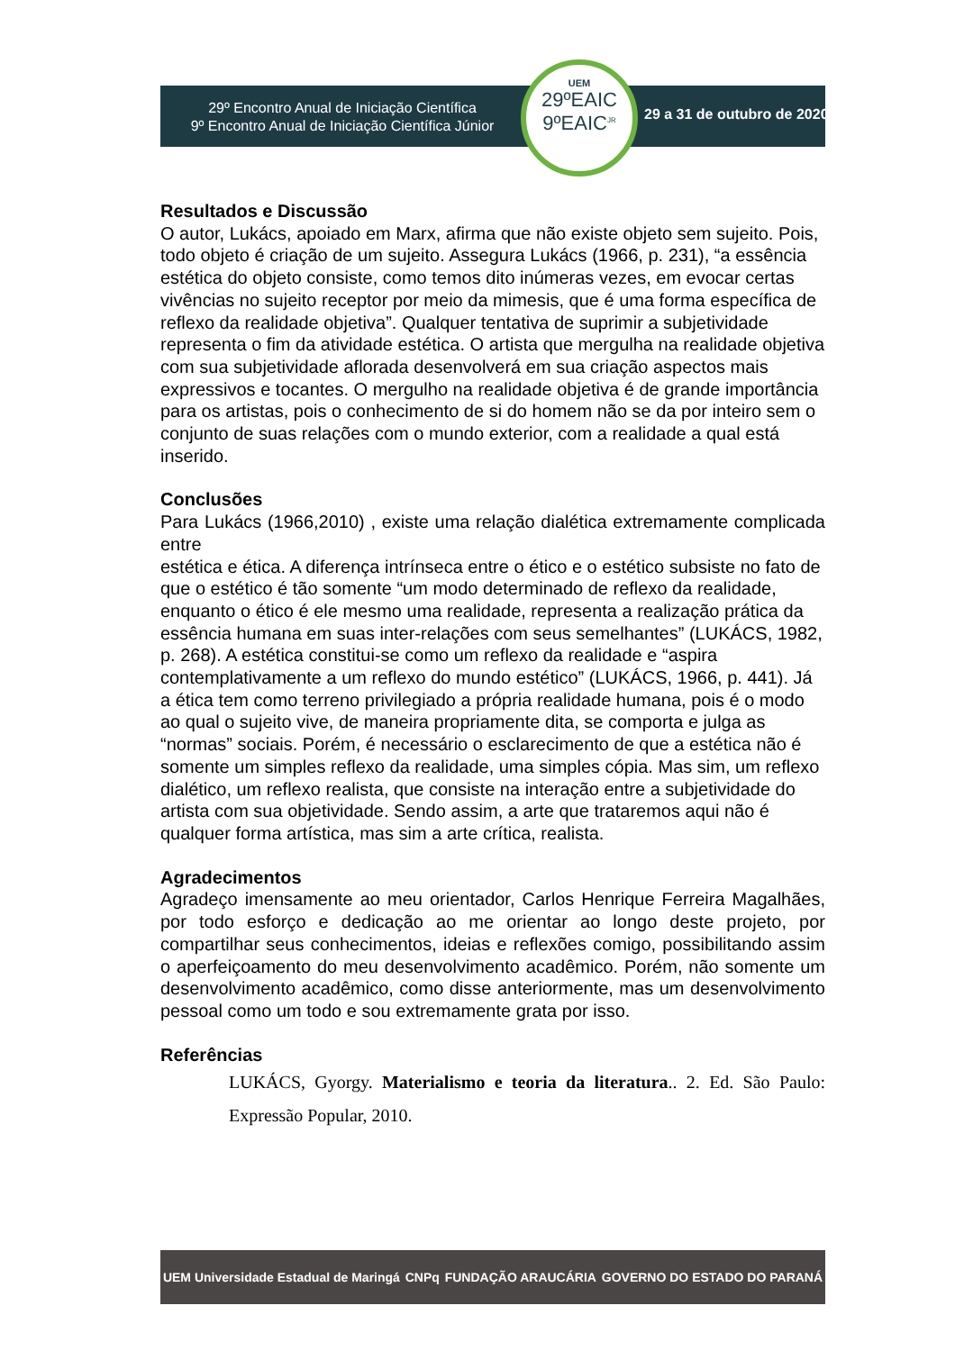29º Encontro Anual de Iniciação Científica
9º Encontro Anual de Iniciação Científica Júnior
UEM
29ºEAIC
9ºEAIC<sup>JR</sup>
29 a 31 de outubro de 2020
Resultados e Discussão
O autor, Lukács, apoiado em Marx, afirma que não existe objeto sem sujeito. Pois, todo objeto é criação de um sujeito. Assegura Lukács (1966, p. 231), “a essência estética do objeto consiste, como temos dito inúmeras vezes, em evocar certas vivências no sujeito receptor por meio da mimesis, que é uma forma específica de reflexo da realidade objetiva”. Qualquer tentativa de suprimir a subjetividade representa o fim da atividade estética. O artista que mergulha na realidade objetiva com sua subjetividade aflorada desenvolverá em sua criação aspectos mais expressivos e tocantes. O mergulho na realidade objetiva é de grande importância para os artistas, pois o conhecimento de si do homem não se da por inteiro sem o conjunto de suas relações com o mundo exterior, com a realidade a qual está inserido.
Conclusões
Para Lukács (1966,2010) , existe uma relação dialética extremamente complicada entre
estética e ética. A diferença intrínseca entre o ético e o estético subsiste no fato de que o estético é tão somente “um modo determinado de reflexo da realidade, enquanto o ético é ele mesmo uma realidade, representa a realização prática da essência humana em suas inter-relações com seus semelhantes” (LUKÁCS, 1982, p. 268). A estética constitui-se como um reflexo da realidade e “aspira contemplativamente a um reflexo do mundo estético” (LUKÁCS, 1966, p. 441). Já a ética tem como terreno privilegiado a própria realidade humana, pois é o modo ao qual o sujeito vive, de maneira propriamente dita, se comporta e julga as “normas” sociais. Porém, é necessário o esclarecimento de que a estética não é somente um simples reflexo da realidade, uma simples cópia. Mas sim, um reflexo dialético, um reflexo realista, que consiste na interação entre a subjetividade do artista com sua objetividade. Sendo assim, a arte que trataremos aqui não é qualquer forma artística, mas sim a arte crítica, realista.
Agradecimentos
Agradeço imensamente ao meu orientador, Carlos Henrique Ferreira Magalhães, por todo esforço e dedicação ao me orientar ao longo deste projeto, por compartilhar seus conhecimentos, ideias e reflexões comigo, possibilitando assim o aperfeiçoamento do meu desenvolvimento acadêmico. Porém, não somente um desenvolvimento acadêmico, como disse anteriormente, mas um desenvolvimento pessoal como um todo e sou extremamente grata por isso.
Referências
LUKÁCS, Gyorgy. Materialismo e teoria da literatura.. 2. Ed. São Paulo: Expressão Popular, 2010.
UEM Universidade Estadual de Maringá CNPq FUNDAÇÃO ARAUCÁRIA GOVERNO DO ESTADO DO PARANÁ